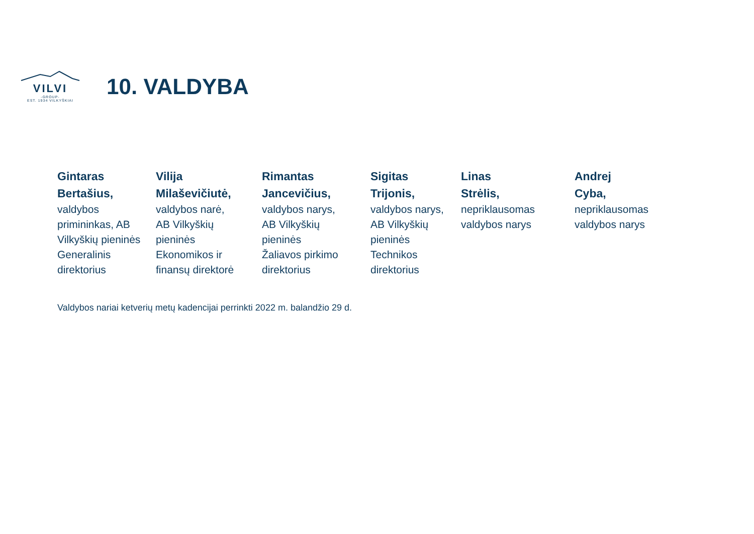VILVI
-GROUP-
EST. 1934 VILKYŠKIAI
10. VALDYBA
Gintaras
Bertašius,
valdybos
primininkas, AB
Vilkyškių pieninės
Generalinis
direktorius
Vilija
Milaševičiutė,
valdybos narė,
AB Vilkyškių
pieninės
Ekonomikos ir
finansų direktorė
Rimantas
Jancevičius,
valdybos narys,
AB Vilkyškių
pieninės
Žaliavos pirkimo
direktorius
Sigitas
Trijonis,
valdybos narys,
AB Vilkyškių
pieninės
Technikos
direktorius
Linas
Strėlis,
nepriklausomas
valdybos narys
Andrej
Cyba,
nepriklausomas
valdybos narys
Valdybos nariai ketverių metų kadencijai perrinkti 2022 m. balandžio 29 d.